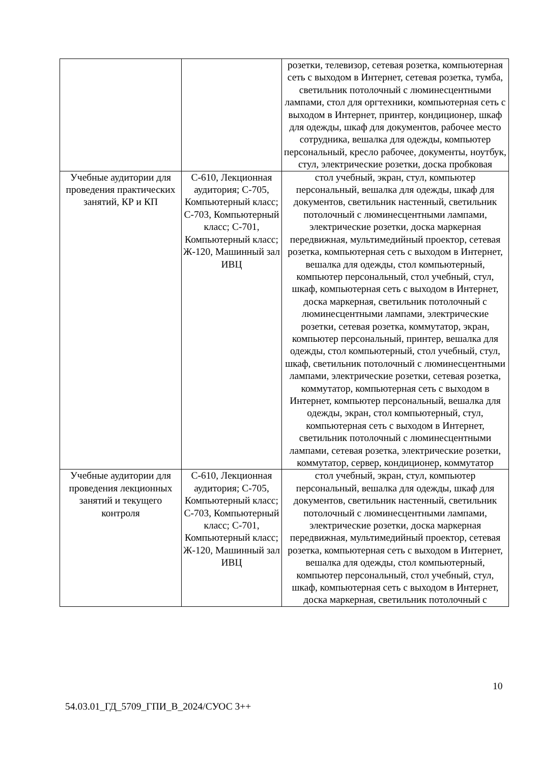| | | розетки, телевизор, сетевая розетка, компьютерная сеть с выходом в Интернет, сетевая розетка, тумба, светильник потолочный с люминесцентными лампами, стол для оргтехники, компьютерная сеть с выходом в Интернет, принтер, кондиционер, шкаф для одежды, шкаф для документов, рабочее место сотрудника, вешалка для одежды, компьютер персональный, кресло рабочее, документы, ноутбук, стул, электрические розетки, доска пробковая |
| Учебные аудитории для проведения практических занятий, КР и КП | С-610, Лекционная аудитория; С-705, Компьютерный класс; С-703, Компьютерный класс; С-701, Компьютерный класс; Ж-120, Машинный зал ИВЦ | стол учебный, экран, стул, компьютер персональный, вешалка для одежды, шкаф для документов, светильник настенный, светильник потолочный с люминесцентными лампами, электрические розетки, доска маркерная передвижная, мультимедийный проектор, сетевая розетка, компьютерная сеть с выходом в Интернет, вешалка для одежды, стол компьютерный, компьютер персональный, стол учебный, стул, шкаф, компьютерная сеть с выходом в Интернет, доска маркерная, светильник потолочный с люминесцентными лампами, электрические розетки, сетевая розетка, коммутатор, экран, компьютер персональный, принтер, вешалка для одежды, стол компьютерный, стол учебный, стул, шкаф, светильник потолочный с люминесцентными лампами, электрические розетки, сетевая розетка, коммутатор, компьютерная сеть с выходом в Интернет, компьютер персональный, вешалка для одежды, экран, стол компьютерный, стул, компьютерная сеть с выходом в Интернет, светильник потолочный с люминесцентными лампами, сетевая розетка, электрические розетки, коммутатор, сервер, кондиционер, коммутатор |
| Учебные аудитории для проведения лекционных занятий и текущего контроля | С-610, Лекционная аудитория; С-705, Компьютерный класс; С-703, Компьютерный класс; С-701, Компьютерный класс; Ж-120, Машинный зал ИВЦ | стол учебный, экран, стул, компьютер персональный, вешалка для одежды, шкаф для документов, светильник настенный, светильник потолочный с люминесцентными лампами, электрические розетки, доска маркерная передвижная, мультимедийный проектор, сетевая розетка, компьютерная сеть с выходом в Интернет, вешалка для одежды, стол компьютерный, компьютер персональный, стол учебный, стул, шкаф, компьютерная сеть с выходом в Интернет, доска маркерная, светильник потолочный с |
10
54.03.01_ГД_5709_ГПИ_В_2024/СУОС 3++